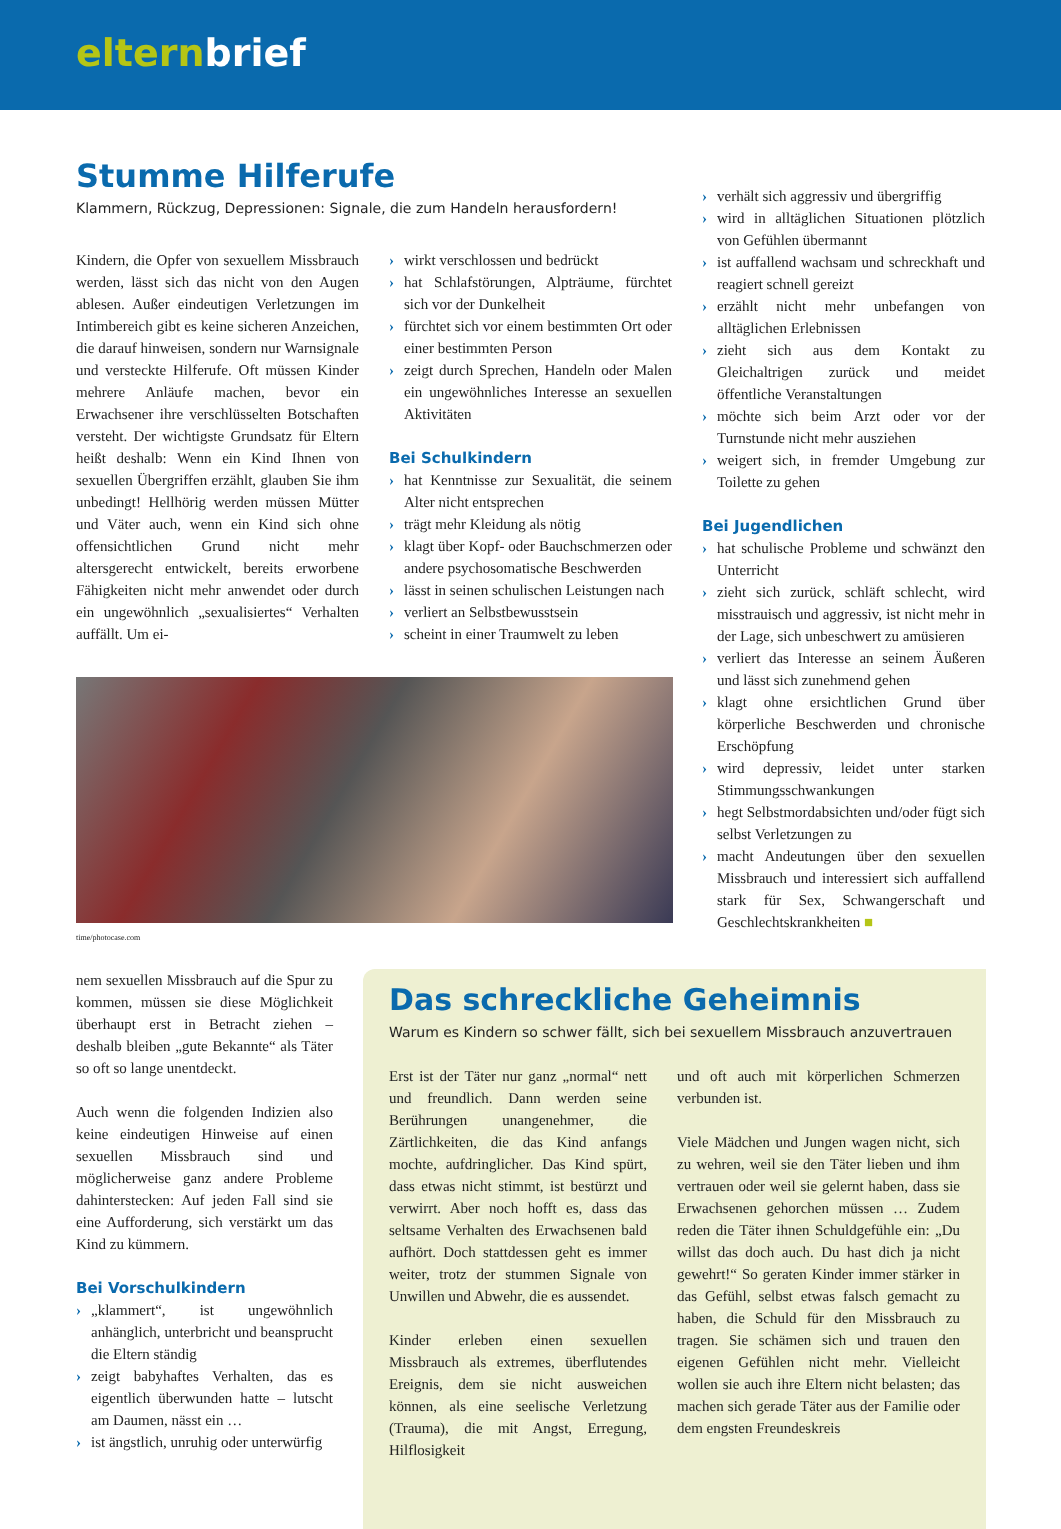elternbrief
Stumme Hilferufe
Klammern, Rückzug, Depressionen: Signale, die zum Handeln herausfordern!
Kindern, die Opfer von sexuellem Missbrauch werden, lässt sich das nicht von den Augen ablesen. Außer eindeutigen Verletzungen im Intimbereich gibt es keine sicheren Anzeichen, die darauf hinweisen, sondern nur Warnsignale und versteckte Hilferufe. Oft müssen Kinder mehrere Anläufe machen, bevor ein Erwachsener ihre verschlüsselten Botschaften versteht. Der wichtigste Grundsatz für Eltern heißt deshalb: Wenn ein Kind Ihnen von sexuellen Übergriffen erzählt, glauben Sie ihm unbedingt! Hellhörig werden müssen Mütter und Väter auch, wenn ein Kind sich ohne offensichtlichen Grund nicht mehr altersgerecht entwickelt, bereits erworbene Fähigkeiten nicht mehr anwendet oder durch ein ungewöhnlich „sexualisiertes“ Verhalten auffällt. Um ei-
› wirkt verschlossen und bedrückt
› hat Schlafstörungen, Alpträume, fürchtet sich vor der Dunkelheit
› fürchtet sich vor einem bestimmten Ort oder einer bestimmten Person
› zeigt durch Sprechen, Handeln oder Malen ein ungewöhnliches Interesse an sexuellen Aktivitäten
Bei Schulkindern
› hat Kenntnisse zur Sexualität, die seinem Alter nicht entsprechen
› trägt mehr Kleidung als nötig
› klagt über Kopf- oder Bauchschmerzen oder andere psychosomatische Beschwerden
› lässt in seinen schulischen Leistungen nach
› verliert an Selbstbewusstsein
› scheint in einer Traumwelt zu leben
time/photocase.com
› verhält sich aggressiv und übergriffig
› wird in alltäglichen Situationen plötzlich von Gefühlen übermannt
› ist auffallend wachsam und schreckhaft und reagiert schnell gereizt
› erzählt nicht mehr unbefangen von alltäglichen Erlebnissen
› zieht sich aus dem Kontakt zu Gleichaltrigen zurück und meidet öffentliche Veranstaltungen
› möchte sich beim Arzt oder vor der Turnstunde nicht mehr ausziehen
› weigert sich, in fremder Umgebung zur Toilette zu gehen
Bei Jugendlichen
› hat schulische Probleme und schwänzt den Unterricht
› zieht sich zurück, schläft schlecht, wird misstrauisch und aggressiv, ist nicht mehr in der Lage, sich unbeschwert zu amüsieren
› verliert das Interesse an seinem Äußeren und lässt sich zunehmend gehen
› klagt ohne ersichtlichen Grund über körperliche Beschwerden und chronische Erschöpfung
› wird depressiv, leidet unter starken Stimmungsschwankungen
› hegt Selbstmordabsichten und/oder fügt sich selbst Verletzungen zu
› macht Andeutungen über den sexuellen Missbrauch und interessiert sich auffallend stark für Sex, Schwangerschaft und Geschlechtskrankheiten ■
nem sexuellen Missbrauch auf die Spur zu kommen, müssen sie diese Möglichkeit überhaupt erst in Betracht ziehen – deshalb bleiben „gute Bekannte“ als Täter so oft so lange unentdeckt.
Auch wenn die folgenden Indizien also keine eindeutigen Hinweise auf einen sexuellen Missbrauch sind und möglicherweise ganz andere Probleme dahinterstecken: Auf jeden Fall sind sie eine Aufforderung, sich verstärkt um das Kind zu kümmern.
Bei Vorschulkindern
› „klammert“, ist ungewöhnlich anhänglich, unterbricht und beansprucht die Eltern ständig
› zeigt babyhaftes Verhalten, das es eigentlich überwunden hatte – lutscht am Daumen, nässt ein …
› ist ängstlich, unruhig oder unterwürfig
Das schreckliche Geheimnis
Warum es Kindern so schwer fällt, sich bei sexuellem Missbrauch anzuvertrauen
Erst ist der Täter nur ganz „normal“ nett und freundlich. Dann werden seine Berührungen unangenehmer, die Zärtlichkeiten, die das Kind anfangs mochte, aufdringlicher. Das Kind spürt, dass etwas nicht stimmt, ist bestürzt und verwirrt. Aber noch hofft es, dass das seltsame Verhalten des Erwachsenen bald aufhört. Doch stattdessen geht es immer weiter, trotz der stummen Signale von Unwillen und Abwehr, die es aussendet.
Kinder erleben einen sexuellen Missbrauch als extremes, überflutendes Ereignis, dem sie nicht ausweichen können, als eine seelische Verletzung (Trauma), die mit Angst, Erregung, Hilflosigkeit
und oft auch mit körperlichen Schmerzen verbunden ist.
Viele Mädchen und Jungen wagen nicht, sich zu wehren, weil sie den Täter lieben und ihm vertrauen oder weil sie gelernt haben, dass sie Erwachsenen gehorchen müssen … Zudem reden die Täter ihnen Schuldgefühle ein: „Du willst das doch auch. Du hast dich ja nicht gewehrt!“ So geraten Kinder immer stärker in das Gefühl, selbst etwas falsch gemacht zu haben, die Schuld für den Missbrauch zu tragen. Sie schämen sich und trauen den eigenen Gefühlen nicht mehr. Vielleicht wollen sie auch ihre Eltern nicht belasten; das machen sich gerade Täter aus der Familie oder dem engsten Freundeskreis